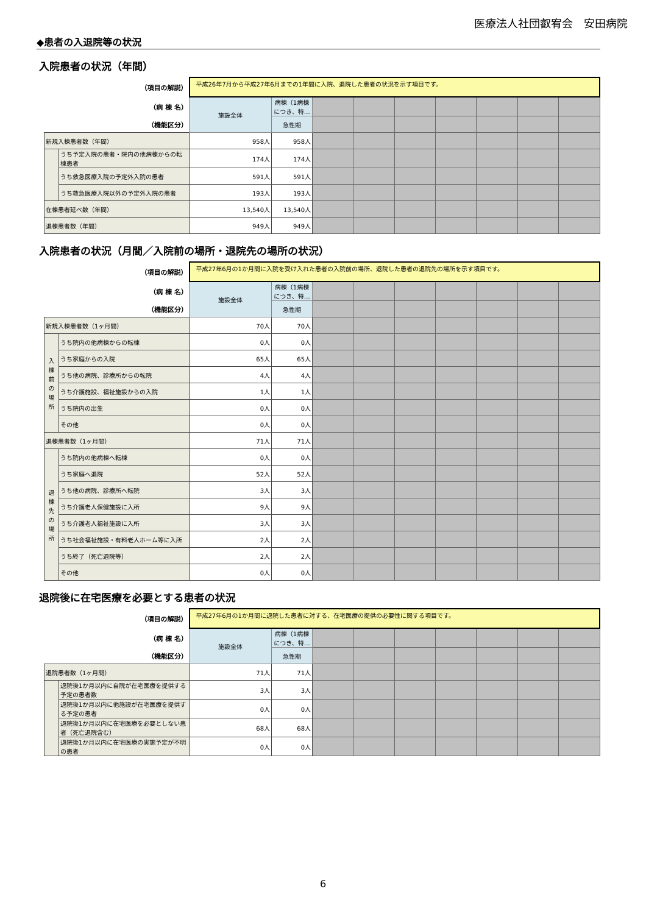医療法人社団叡宥会　安田病院
◆患者の入退院等の状況
入院患者の状況（年間）
| （項目の解説） | | 平成26年7月から平成27年6月までの1年間に入院、退院した患者の状況を示す項目です。 | | | | | | | | |
| （病 棟 名） | | 施設全体 | 病棟（1病棟につき、特… | | | | | | | |
| （機能区分） | | | 急性期 | | | | | | | |
| 新規入棟患者数（年間） | | 958人 | 958人 | | | | | | | |
| | うち予定入院の患者・院内の他病棟からの転棟患者 | 174人 | 174人 | | | | | | | |
| | うち救急医療入院の予定外入院の患者 | 591人 | 591人 | | | | | | | |
| | うち救急医療入院以外の予定外入院の患者 | 193人 | 193人 | | | | | | | |
| 在棟患者延べ数（年間） | | 13,540人 | 13,540人 | | | | | | | |
| 退棟患者数（年間） | | 949人 | 949人 | | | | | | | |
入院患者の状況（月間／入院前の場所・退院先の場所の状況）
| （項目の解説） | | 平成27年6月の1か月間に入院を受け入れた患者の入院前の場所、退院した患者の退院先の場所を示す項目です。 | | | | | | | | |
| （病 棟 名） | | 施設全体 | 病棟（1病棟につき、特… | | | | | | | |
| （機能区分） | | | 急性期 | | | | | | | |
| 新規入棟患者数（1ヶ月間） | | 70人 | 70人 | | | | | | | |
| 入 棟 前 の 場 所 | うち院内の他病棟からの転棟 | 0人 | 0人 | | | | | | | |
| | うち家庭からの入院 | 65人 | 65人 | | | | | | | |
| | うち他の病院、診療所からの転院 | 4人 | 4人 | | | | | | | |
| | うち介護施設、福祉施設からの入院 | 1人 | 1人 | | | | | | | |
| | うち院内の出生 | 0人 | 0人 | | | | | | | |
| | その他 | 0人 | 0人 | | | | | | | |
| 退棟患者数（1ヶ月間） | | 71人 | 71人 | | | | | | | |
| 退 棟 先 の 場 所 | うち院内の他病棟へ転棟 | 0人 | 0人 | | | | | | | |
| | うち家庭へ退院 | 52人 | 52人 | | | | | | | |
| | うち他の病院、診療所へ転院 | 3人 | 3人 | | | | | | | |
| | うち介護老人保健施設に入所 | 9人 | 9人 | | | | | | | |
| | うち介護老人福祉施設に入所 | 3人 | 3人 | | | | | | | |
| | うち社会福祉施設・有料老人ホーム等に入所 | 2人 | 2人 | | | | | | | |
| | うち終了（死亡退院等） | 2人 | 2人 | | | | | | | |
| | その他 | 0人 | 0人 | | | | | | | |
退院後に在宅医療を必要とする患者の状況
| （項目の解説） | | 平成27年6月の1か月間に退院した患者に対する、在宅医療の提供の必要性に関する項目です。 | | | | | | | | |
| （病 棟 名） | | 施設全体 | 病棟（1病棟につき、特… | | | | | | | |
| （機能区分） | | | 急性期 | | | | | | | |
| 退院患者数（1ヶ月間） | | 71人 | 71人 | | | | | | | |
| | 退院後1か月以内に自院が在宅医療を提供する予定の患者数 | 3人 | 3人 | | | | | | | |
| | 退院後1か月以内に他施設が在宅医療を提供する予定の患者 | 0人 | 0人 | | | | | | | |
| | 退院後1か月以内に在宅医療を必要としない患者（死亡退院含む） | 68人 | 68人 | | | | | | | |
| | 退院後1か月以内に在宅医療の実施予定が不明の患者 | 0人 | 0人 | | | | | | | |
6